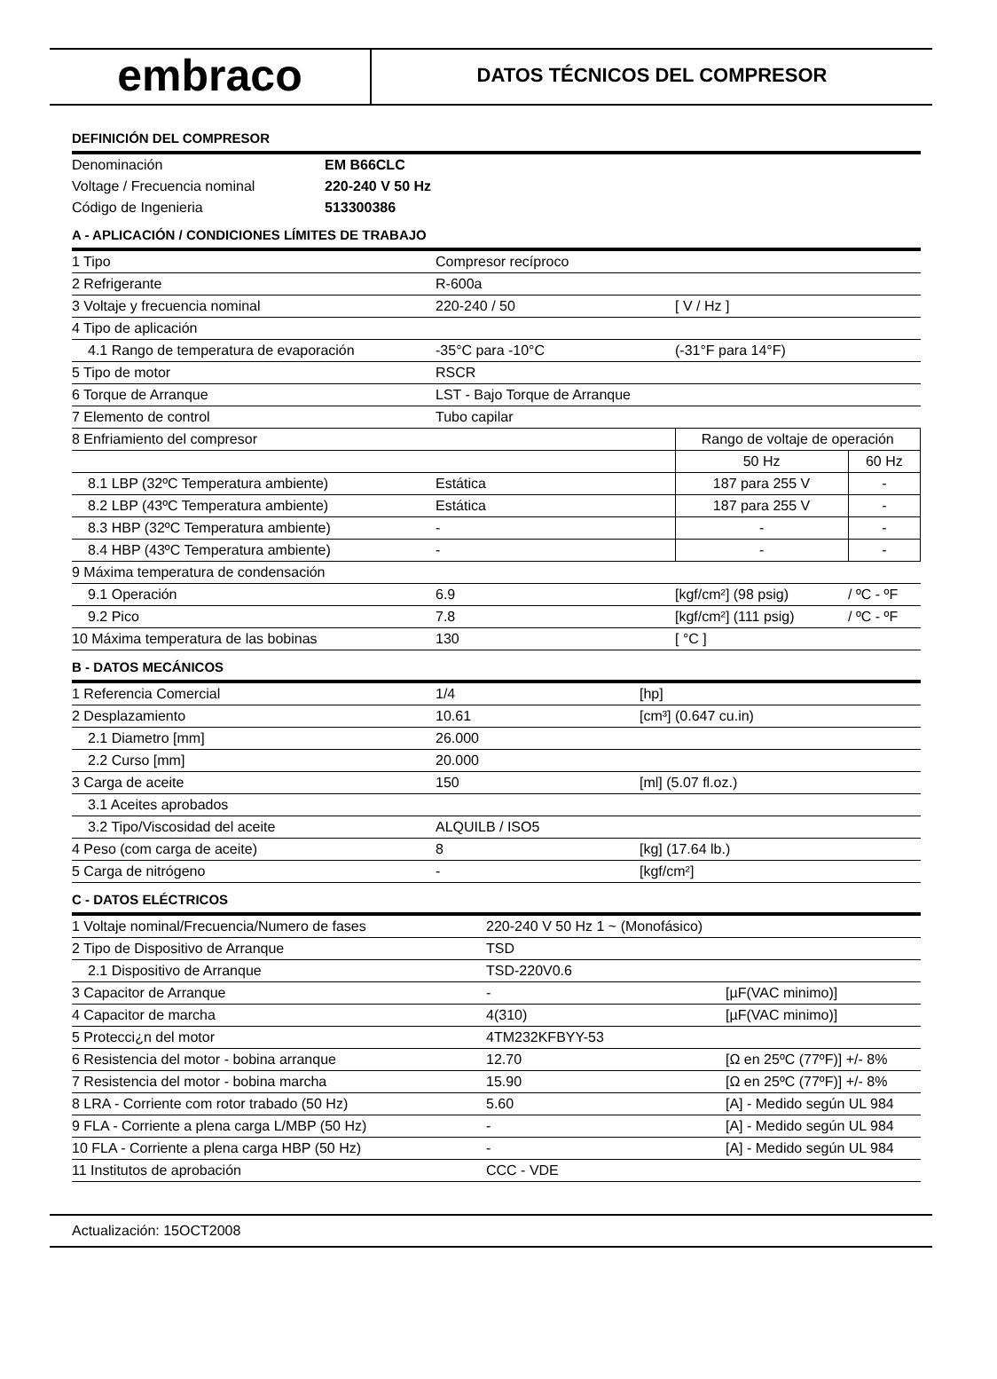embraco
DATOS TÉCNICOS DEL COMPRESOR
DEFINICIÓN DEL COMPRESOR
| Denominación | EM B66CLC |
| Voltage / Frecuencia nominal | 220-240 V 50 Hz |
| Código de Ingenieria | 513300386 |
A - APLICACIÓN / CONDICIONES LÍMITES DE TRABAJO
| 1 Tipo | Compresor recíproco | | |
| 2 Refrigerante | R-600a | | |
| 3 Voltaje y frecuencia nominal | 220-240 / 50 | [ V / Hz ] | |
| 4 Tipo de aplicación | | | |
| 4.1 Rango de temperatura de evaporación | -35°C para -10°C | (-31°F para 14°F) | |
| 5 Tipo de motor | RSCR | | |
| 6 Torque de Arranque | LST - Bajo Torque de Arranque | | |
| 7 Elemento de control | Tubo capilar | | |
| 8 Enfriamiento del compresor | | Rango de voltaje de operación | |
| | | 50 Hz | 60 Hz |
| 8.1 LBP (32ºC Temperatura ambiente) | Estática | 187 para 255 V | - |
| 8.2 LBP (43ºC Temperatura ambiente) | Estática | 187 para 255 V | - |
| 8.3 HBP (32ºC Temperatura ambiente) | - | - | - |
| 8.4 HBP (43ºC Temperatura ambiente) | - | - | - |
| 9 Máxima temperatura de condensación | | | |
| 9.1 Operación | 6.9 | [kgf/cm²] (98 psig) | / ºC - ºF |
| 9.2 Pico | 7.8 | [kgf/cm²] (111 psig) | / ºC - ºF |
| 10 Máxima temperatura de las bobinas | 130 | [ °C ] | |
B - DATOS MECÁNICOS
| 1 Referencia Comercial | 1/4 | [hp] |
| 2 Desplazamiento | 10.61 | [cm³] (0.647 cu.in) |
| 2.1 Diametro [mm] | 26.000 | |
| 2.2 Curso [mm] | 20.000 | |
| 3 Carga de aceite | 150 | [ml] (5.07 fl.oz.) |
| 3.1 Aceites aprobados | | |
| 3.2 Tipo/Viscosidad del aceite | ALQUILB / ISO5 | |
| 4 Peso (com carga de aceite) | 8 | [kg] (17.64 lb.) |
| 5 Carga de nitrógeno | - | [kgf/cm²] |
C - DATOS ELÉCTRICOS
| 1 Voltaje nominal/Frecuencia/Numero de fases | 220-240 V 50 Hz 1 ~ (Monofásico) | |
| 2 Tipo de Dispositivo de Arranque | TSD | |
| 2.1 Dispositivo de Arranque | TSD-220V0.6 | |
| 3 Capacitor de Arranque | - | [µF(VAC minimo)] |
| 4 Capacitor de marcha | 4(310) | [µF(VAC minimo)] |
| 5 Protecci¿n del motor | 4TM232KFBYY-53 | |
| 6 Resistencia del motor - bobina arranque | 12.70 | [Ω en 25ºC (77ºF)] +/- 8% |
| 7 Resistencia del motor - bobina marcha | 15.90 | [Ω en 25ºC (77ºF)] +/- 8% |
| 8 LRA - Corriente com rotor trabado (50 Hz) | 5.60 | [A] - Medido según UL 984 |
| 9 FLA - Corriente a plena carga L/MBP (50 Hz) | - | [A] - Medido según UL 984 |
| 10 FLA - Corriente a plena carga HBP (50 Hz) | - | [A] - Medido según UL 984 |
| 11 Institutos de aprobación | CCC - VDE | |
Actualización: 15OCT2008